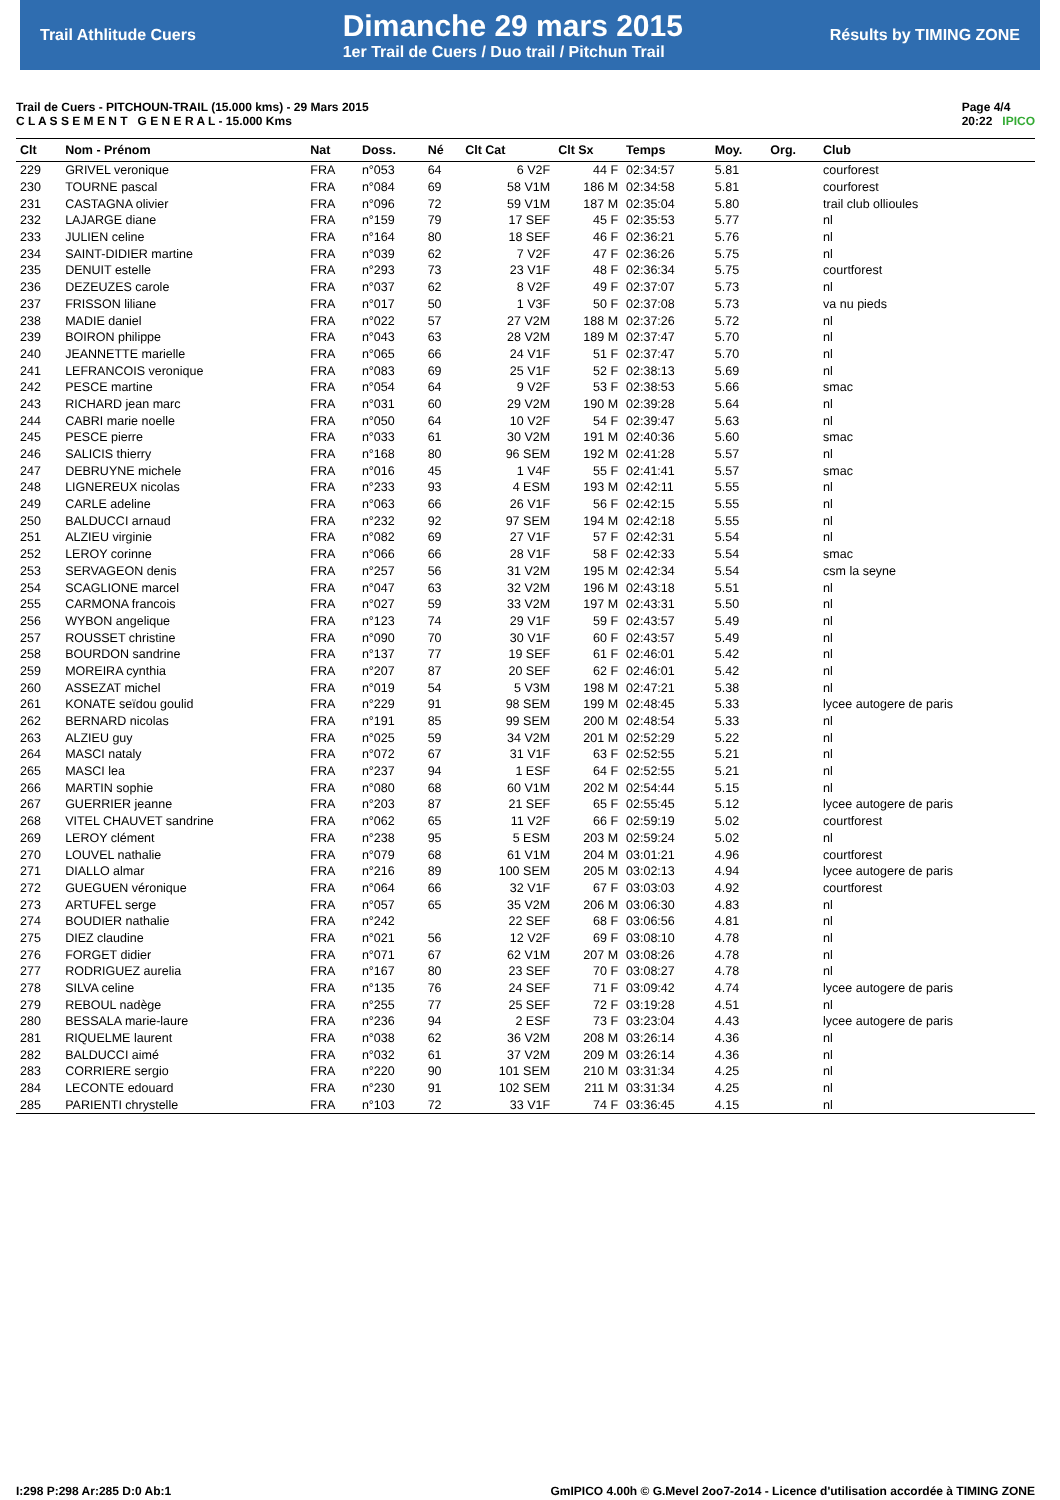Trail Athlitude Cuers
Dimanche 29 mars 2015
1er Trail de Cuers / Duo trail / Pitchun Trail
Résults by TIMING ZONE
Trail de Cuers - PITCHOUN-TRAIL (15.000 kms) - 29 Mars 2015
C L A S S E M E N T G E N E R A L - 15.000 Kms
Page 4/4
20:22 IPICO
| Clt | Nom - Prénom | Nat | Doss. | Né | Clt Cat | Clt Sx | Temps | Moy. | Org. | Club |
| --- | --- | --- | --- | --- | --- | --- | --- | --- | --- | --- |
| 229 | GRIVEL veronique | FRA | n°053 | 64 | 6 V2F | 44 F | 02:34:57 | 5.81 | | courforest |
| 230 | TOURNE pascal | FRA | n°084 | 69 | 58 V1M | 186 M | 02:34:58 | 5.81 | | courforest |
| 231 | CASTAGNA olivier | FRA | n°096 | 72 | 59 V1M | 187 M | 02:35:04 | 5.80 | | trail club ollioules |
| 232 | LAJARGE diane | FRA | n°159 | 79 | 17 SEF | 45 F | 02:35:53 | 5.77 | | nl |
| 233 | JULIEN celine | FRA | n°164 | 80 | 18 SEF | 46 F | 02:36:21 | 5.76 | | nl |
| 234 | SAINT-DIDIER martine | FRA | n°039 | 62 | 7 V2F | 47 F | 02:36:26 | 5.75 | | nl |
| 235 | DENUIT estelle | FRA | n°293 | 73 | 23 V1F | 48 F | 02:36:34 | 5.75 | | courtforest |
| 236 | DEZEUZES carole | FRA | n°037 | 62 | 8 V2F | 49 F | 02:37:07 | 5.73 | | nl |
| 237 | FRISSON liliane | FRA | n°017 | 50 | 1 V3F | 50 F | 02:37:08 | 5.73 | | va nu pieds |
| 238 | MADIE daniel | FRA | n°022 | 57 | 27 V2M | 188 M | 02:37:26 | 5.72 | | nl |
| 239 | BOIRON philippe | FRA | n°043 | 63 | 28 V2M | 189 M | 02:37:47 | 5.70 | | nl |
| 240 | JEANNETTE marielle | FRA | n°065 | 66 | 24 V1F | 51 F | 02:37:47 | 5.70 | | nl |
| 241 | LEFRANCOIS veronique | FRA | n°083 | 69 | 25 V1F | 52 F | 02:38:13 | 5.69 | | nl |
| 242 | PESCE martine | FRA | n°054 | 64 | 9 V2F | 53 F | 02:38:53 | 5.66 | | smac |
| 243 | RICHARD jean marc | FRA | n°031 | 60 | 29 V2M | 190 M | 02:39:28 | 5.64 | | nl |
| 244 | CABRI marie noelle | FRA | n°050 | 64 | 10 V2F | 54 F | 02:39:47 | 5.63 | | nl |
| 245 | PESCE pierre | FRA | n°033 | 61 | 30 V2M | 191 M | 02:40:36 | 5.60 | | smac |
| 246 | SALICIS thierry | FRA | n°168 | 80 | 96 SEM | 192 M | 02:41:28 | 5.57 | | nl |
| 247 | DEBRUYNE michele | FRA | n°016 | 45 | 1 V4F | 55 F | 02:41:41 | 5.57 | | smac |
| 248 | LIGNEREUX nicolas | FRA | n°233 | 93 | 4 ESM | 193 M | 02:42:11 | 5.55 | | nl |
| 249 | CARLE adeline | FRA | n°063 | 66 | 26 V1F | 56 F | 02:42:15 | 5.55 | | nl |
| 250 | BALDUCCI arnaud | FRA | n°232 | 92 | 97 SEM | 194 M | 02:42:18 | 5.55 | | nl |
| 251 | ALZIEU virginie | FRA | n°082 | 69 | 27 V1F | 57 F | 02:42:31 | 5.54 | | nl |
| 252 | LEROY corinne | FRA | n°066 | 66 | 28 V1F | 58 F | 02:42:33 | 5.54 | | smac |
| 253 | SERVAGEON denis | FRA | n°257 | 56 | 31 V2M | 195 M | 02:42:34 | 5.54 | | csm la seyne |
| 254 | SCAGLIONE marcel | FRA | n°047 | 63 | 32 V2M | 196 M | 02:43:18 | 5.51 | | nl |
| 255 | CARMONA francois | FRA | n°027 | 59 | 33 V2M | 197 M | 02:43:31 | 5.50 | | nl |
| 256 | WYBON angelique | FRA | n°123 | 74 | 29 V1F | 59 F | 02:43:57 | 5.49 | | nl |
| 257 | ROUSSET christine | FRA | n°090 | 70 | 30 V1F | 60 F | 02:43:57 | 5.49 | | nl |
| 258 | BOURDON sandrine | FRA | n°137 | 77 | 19 SEF | 61 F | 02:46:01 | 5.42 | | nl |
| 259 | MOREIRA cynthia | FRA | n°207 | 87 | 20 SEF | 62 F | 02:46:01 | 5.42 | | nl |
| 260 | ASSEZAT michel | FRA | n°019 | 54 | 5 V3M | 198 M | 02:47:21 | 5.38 | | nl |
| 261 | KONATE seïdou goulid | FRA | n°229 | 91 | 98 SEM | 199 M | 02:48:45 | 5.33 | | lycee autogere de paris |
| 262 | BERNARD nicolas | FRA | n°191 | 85 | 99 SEM | 200 M | 02:48:54 | 5.33 | | nl |
| 263 | ALZIEU guy | FRA | n°025 | 59 | 34 V2M | 201 M | 02:52:29 | 5.22 | | nl |
| 264 | MASCI nataly | FRA | n°072 | 67 | 31 V1F | 63 F | 02:52:55 | 5.21 | | nl |
| 265 | MASCI lea | FRA | n°237 | 94 | 1 ESF | 64 F | 02:52:55 | 5.21 | | nl |
| 266 | MARTIN sophie | FRA | n°080 | 68 | 60 V1M | 202 M | 02:54:44 | 5.15 | | nl |
| 267 | GUERRIER jeanne | FRA | n°203 | 87 | 21 SEF | 65 F | 02:55:45 | 5.12 | | lycee autogere de paris |
| 268 | VITEL CHAUVET sandrine | FRA | n°062 | 65 | 11 V2F | 66 F | 02:59:19 | 5.02 | | courtforest |
| 269 | LEROY clément | FRA | n°238 | 95 | 5 ESM | 203 M | 02:59:24 | 5.02 | | nl |
| 270 | LOUVEL nathalie | FRA | n°079 | 68 | 61 V1M | 204 M | 03:01:21 | 4.96 | | courtforest |
| 271 | DIALLO almar | FRA | n°216 | 89 | 100 SEM | 205 M | 03:02:13 | 4.94 | | lycee autogere de paris |
| 272 | GUEGUEN véronique | FRA | n°064 | 66 | 32 V1F | 67 F | 03:03:03 | 4.92 | | courtforest |
| 273 | ARTUFEL serge | FRA | n°057 | 65 | 35 V2M | 206 M | 03:06:30 | 4.83 | | nl |
| 274 | BOUDIER nathalie | FRA | n°242 | | 22 SEF | 68 F | 03:06:56 | 4.81 | | nl |
| 275 | DIEZ claudine | FRA | n°021 | 56 | 12 V2F | 69 F | 03:08:10 | 4.78 | | nl |
| 276 | FORGET didier | FRA | n°071 | 67 | 62 V1M | 207 M | 03:08:26 | 4.78 | | nl |
| 277 | RODRIGUEZ aurelia | FRA | n°167 | 80 | 23 SEF | 70 F | 03:08:27 | 4.78 | | nl |
| 278 | SILVA celine | FRA | n°135 | 76 | 24 SEF | 71 F | 03:09:42 | 4.74 | | lycee autogere de paris |
| 279 | REBOUL nadège | FRA | n°255 | 77 | 25 SEF | 72 F | 03:19:28 | 4.51 | | nl |
| 280 | BESSALA marie-laure | FRA | n°236 | 94 | 2 ESF | 73 F | 03:23:04 | 4.43 | | lycee autogere de paris |
| 281 | RIQUELME laurent | FRA | n°038 | 62 | 36 V2M | 208 M | 03:26:14 | 4.36 | | nl |
| 282 | BALDUCCI aimé | FRA | n°032 | 61 | 37 V2M | 209 M | 03:26:14 | 4.36 | | nl |
| 283 | CORRIERE sergio | FRA | n°220 | 90 | 101 SEM | 210 M | 03:31:34 | 4.25 | | nl |
| 284 | LECONTE edouard | FRA | n°230 | 91 | 102 SEM | 211 M | 03:31:34 | 4.25 | | nl |
| 285 | PARIENTI chrystelle | FRA | n°103 | 72 | 33 V1F | 74 F | 03:36:45 | 4.15 | | nl |
I:298 P:298 Ar:285 D:0 Ab:1 GmIPICO 4.00h © G.Mevel 2oo7-2o14 - Licence d'utilisation accordée à TIMING ZONE